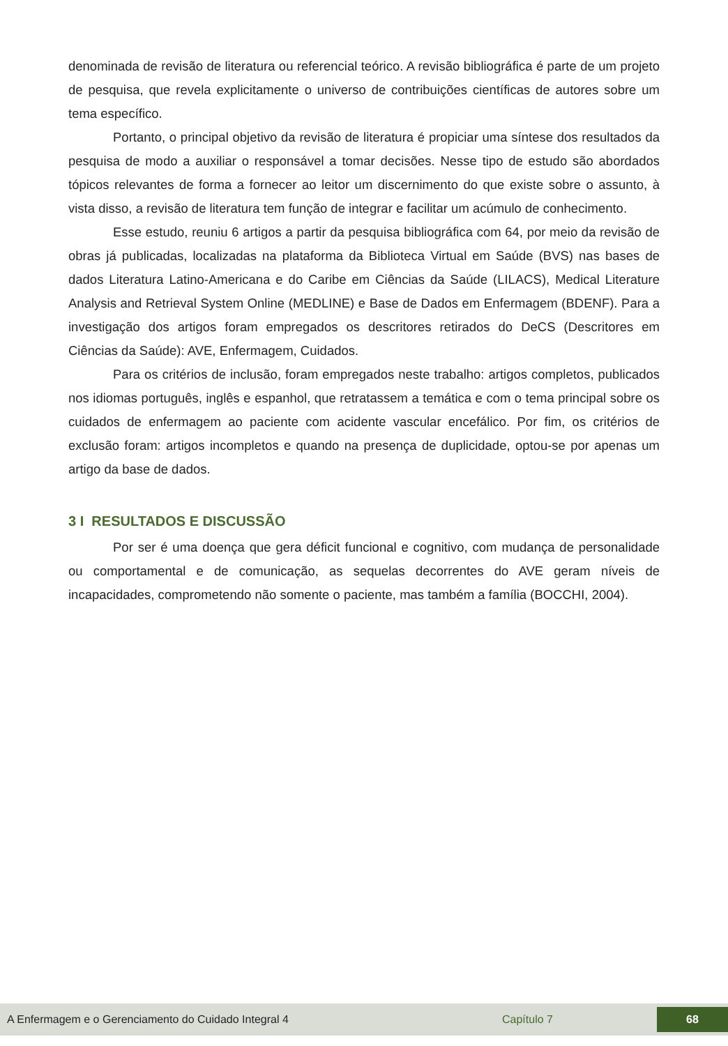denominada de revisão de literatura ou referencial teórico. A revisão bibliográfica é parte de um projeto de pesquisa, que revela explicitamente o universo de contribuições científicas de autores sobre um tema específico.
Portanto, o principal objetivo da revisão de literatura é propiciar uma síntese dos resultados da pesquisa de modo a auxiliar o responsável a tomar decisões. Nesse tipo de estudo são abordados tópicos relevantes de forma a fornecer ao leitor um discernimento do que existe sobre o assunto, à vista disso, a revisão de literatura tem função de integrar e facilitar um acúmulo de conhecimento.
Esse estudo, reuniu 6 artigos a partir da pesquisa bibliográfica com 64, por meio da revisão de obras já publicadas, localizadas na plataforma da Biblioteca Virtual em Saúde (BVS) nas bases de dados Literatura Latino-Americana e do Caribe em Ciências da Saúde (LILACS), Medical Literature Analysis and Retrieval System Online (MEDLINE) e Base de Dados em Enfermagem (BDENF). Para a investigação dos artigos foram empregados os descritores retirados do DeCS (Descritores em Ciências da Saúde): AVE, Enfermagem, Cuidados.
Para os critérios de inclusão, foram empregados neste trabalho: artigos completos, publicados nos idiomas português, inglês e espanhol, que retratassem a temática e com o tema principal sobre os cuidados de enfermagem ao paciente com acidente vascular encefálico. Por fim, os critérios de exclusão foram: artigos incompletos e quando na presença de duplicidade, optou-se por apenas um artigo da base de dados.
3 I RESULTADOS E DISCUSSÃO
Por ser é uma doença que gera déficit funcional e cognitivo, com mudança de personalidade ou comportamental e de comunicação, as sequelas decorrentes do AVE geram níveis de incapacidades, comprometendo não somente o paciente, mas também a família (BOCCHI, 2004).
A Enfermagem e o Gerenciamento do Cuidado Integral 4 Capítulo 7 68